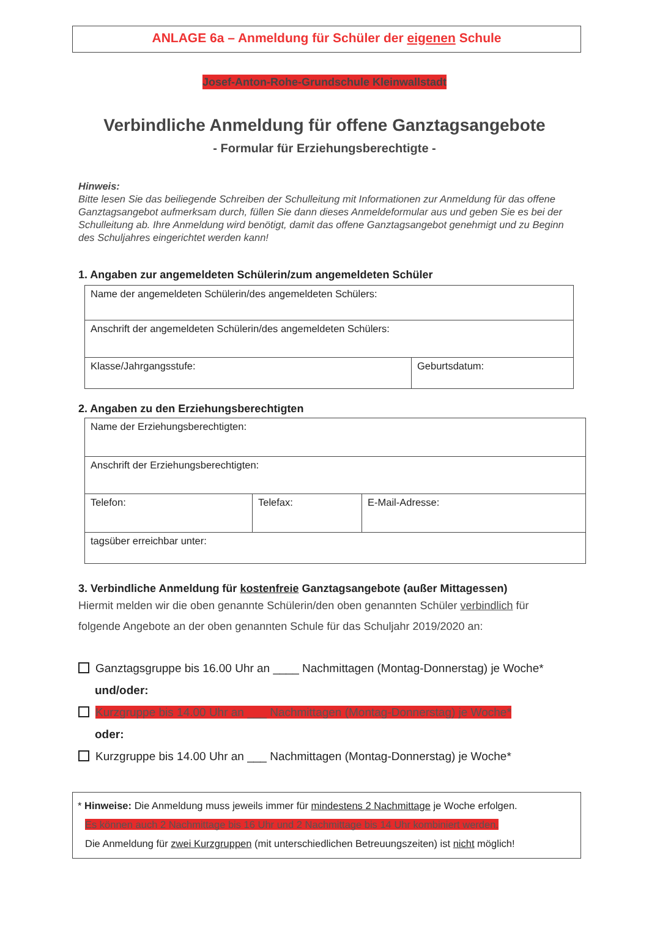ANLAGE 6a – Anmeldung für Schüler der eigenen Schule
Josef-Anton-Rohe-Grundschule Kleinwallstadt
Verbindliche Anmeldung für offene Ganztagsangebote
- Formular für Erziehungsberechtigte -
Hinweis:
Bitte lesen Sie das beiliegende Schreiben der Schulleitung mit Informationen zur Anmeldung für das offene Ganztagsangebot aufmerksam durch, füllen Sie dann dieses Anmeldeformular aus und geben Sie es bei der Schulleitung ab. Ihre Anmeldung wird benötigt, damit das offene Ganztagsangebot genehmigt und zu Beginn des Schuljahres eingerichtet werden kann!
1. Angaben zur angemeldeten Schülerin/zum angemeldeten Schüler
| Name der angemeldeten Schülerin/des angemeldeten Schülers: | |
| Anschrift der angemeldeten Schülerin/des angemeldeten Schülers: | |
| Klasse/Jahrgangsstufe: | Geburtsdatum: |
2. Angaben zu den Erziehungsberechtigten
| Name der Erziehungsberechtigten: | | |
| Anschrift der Erziehungsberechtigten: | | |
| Telefon: | Telefax: | E-Mail-Adresse: |
| tagsüber erreichbar unter: | | |
3. Verbindliche Anmeldung für kostenfreie Ganztagsangebote (außer Mittagessen)
Hiermit melden wir die oben genannte Schülerin/den oben genannten Schüler verbindlich für folgende Angebote an der oben genannten Schule für das Schuljahr 2019/2020 an:
Ganztagsgruppe bis 16.00 Uhr an ____ Nachmittagen (Montag-Donnerstag) je Woche*
und/oder:
Kurzgruppe bis 14.00 Uhr an ___ Nachmittagen (Montag-Donnerstag) je Woche*
oder:
Kurzgruppe bis 14.00 Uhr an ___ Nachmittagen (Montag-Donnerstag) je Woche*
* Hinweise: Die Anmeldung muss jeweils immer für mindestens 2 Nachmittage je Woche erfolgen.
Es können auch 2 Nachmittage bis 16 Uhr und 2 Nachmittage bis 14 Uhr kombiniert werden.
Die Anmeldung für zwei Kurzgruppen (mit unterschiedlichen Betreuungszeiten) ist nicht möglich!